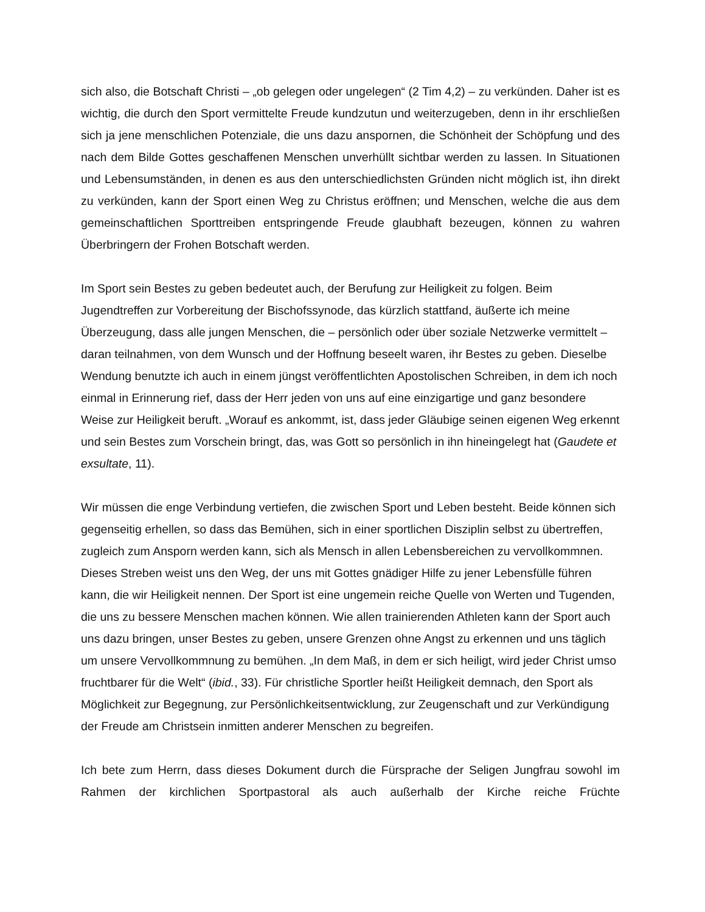sich also, die Botschaft Christi – „ob gelegen oder ungelegen“ (2 Tim 4,2) – zu verkünden. Daher ist es wichtig, die durch den Sport vermittelte Freude kundzutun und weiterzugeben, denn in ihr erschließen sich ja jene menschlichen Potenziale, die uns dazu anspornen, die Schönheit der Schöpfung und des nach dem Bilde Gottes geschaffenen Menschen unverhüllt sichtbar werden zu lassen. In Situationen und Lebensumständen, in denen es aus den unterschiedlichsten Gründen nicht möglich ist, ihn direkt zu verkünden, kann der Sport einen Weg zu Christus eröffnen; und Menschen, welche die aus dem gemeinschaftlichen Sporttreiben entspringende Freude glaubhaft bezeugen, können zu wahren Überbringern der Frohen Botschaft werden.
Im Sport sein Bestes zu geben bedeutet auch, der Berufung zur Heiligkeit zu folgen. Beim Jugendtreffen zur Vorbereitung der Bischofssynode, das kürzlich stattfand, äußerte ich meine Überzeugung, dass alle jungen Menschen, die – persönlich oder über soziale Netzwerke vermittelt – daran teilnahmen, von dem Wunsch und der Hoffnung beseelt waren, ihr Bestes zu geben. Dieselbe Wendung benutzte ich auch in einem jüngst veröffentlichten Apostolischen Schreiben, in dem ich noch einmal in Erinnerung rief, dass der Herr jeden von uns auf eine einzigartige und ganz besondere Weise zur Heiligkeit beruft. „Worauf es ankommt, ist, dass jeder Gläubige seinen eigenen Weg erkennt und sein Bestes zum Vorschein bringt, das, was Gott so persönlich in ihn hineingelegt hat (Gaudete et exsultate, 11).
Wir müssen die enge Verbindung vertiefen, die zwischen Sport und Leben besteht. Beide können sich gegenseitig erhellen, so dass das Bemühen, sich in einer sportlichen Disziplin selbst zu übertreffen, zugleich zum Ansporn werden kann, sich als Mensch in allen Lebensbereichen zu vervollkommnen. Dieses Streben weist uns den Weg, der uns mit Gottes gnädiger Hilfe zu jener Lebensfülle führen kann, die wir Heiligkeit nennen. Der Sport ist eine ungemein reiche Quelle von Werten und Tugenden, die uns zu bessere Menschen machen können. Wie allen trainierenden Athleten kann der Sport auch uns dazu bringen, unser Bestes zu geben, unsere Grenzen ohne Angst zu erkennen und uns täglich um unsere Vervollkommnung zu bemühen. „In dem Maß, in dem er sich heiligt, wird jeder Christ umso fruchtbarer für die Welt“ (ibid., 33). Für christliche Sportler heißt Heiligkeit demnach, den Sport als Möglichkeit zur Begegnung, zur Persönlichkeitsentwicklung, zur Zeugenschaft und zur Verkündigung der Freude am Christsein inmitten anderer Menschen zu begreifen.
Ich bete zum Herrn, dass dieses Dokument durch die Fürsprache der Seligen Jungfrau sowohl im Rahmen der kirchlichen Sportpastoral als auch außerhalb der Kirche reiche Früchte